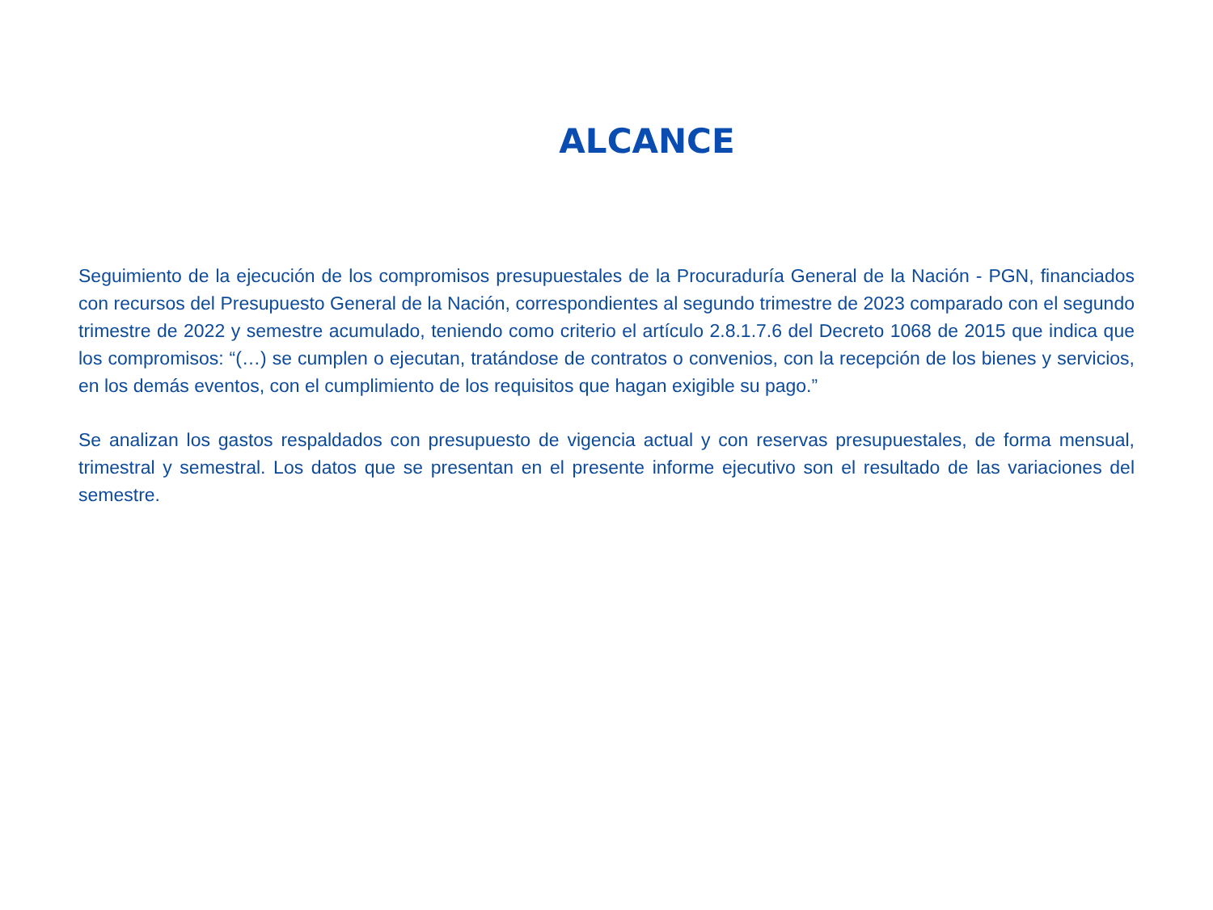ALCANCE
Seguimiento de la ejecución de los compromisos presupuestales de la Procuraduría General de la Nación - PGN, financiados con recursos del Presupuesto General de la Nación, correspondientes al segundo trimestre de 2023 comparado con el segundo trimestre de 2022 y semestre acumulado, teniendo como criterio el artículo 2.8.1.7.6 del Decreto 1068 de 2015 que indica que los compromisos: “(…) se cumplen o ejecutan, tratándose de contratos o convenios, con la recepción de los bienes y servicios, en los demás eventos, con el cumplimiento de los requisitos que hagan exigible su pago.”
Se analizan los gastos respaldados con presupuesto de vigencia actual y con reservas presupuestales, de forma mensual, trimestral y semestral. Los datos que se presentan en el presente informe ejecutivo son el resultado de las variaciones del semestre.